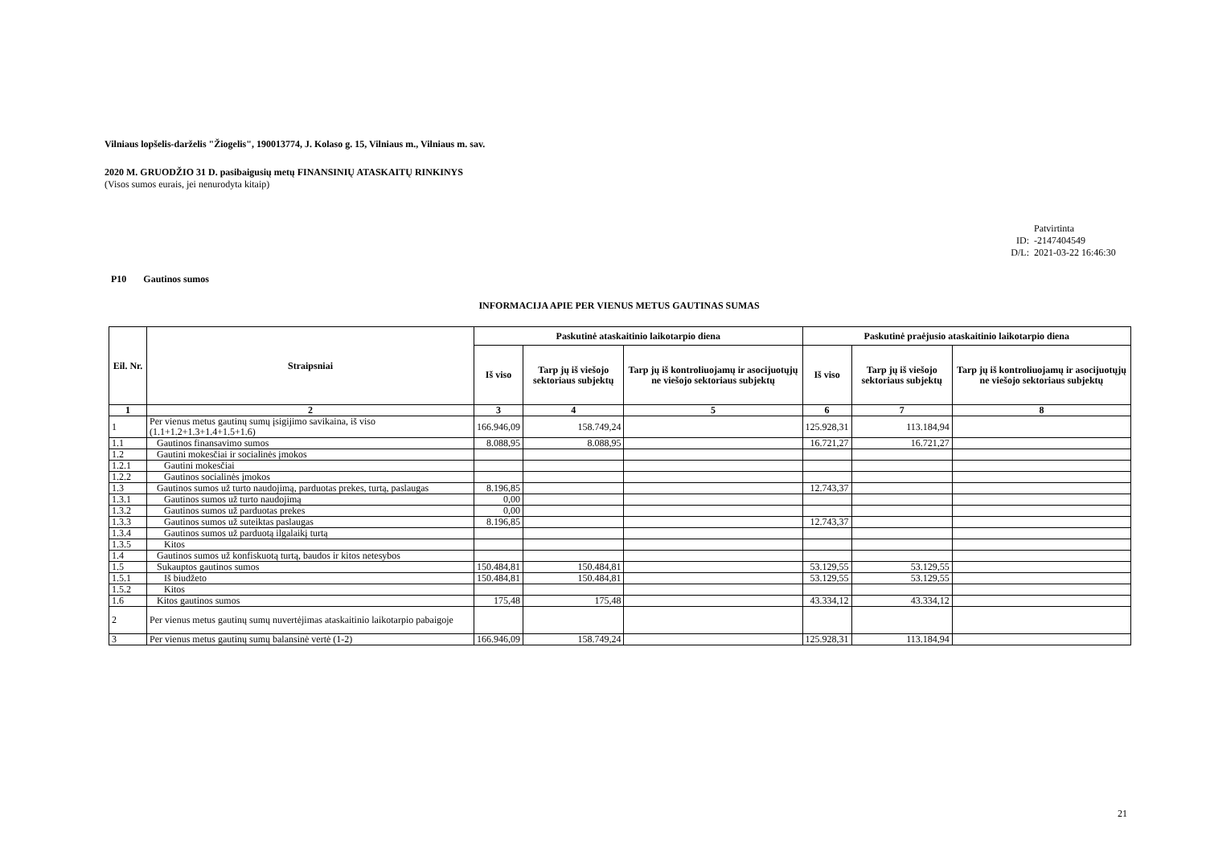Vilniaus lopšelis-darželis "Žiogelis", 190013774, J. Kolaso g. 15, Vilniaus m., Vilniaus m. sav.
2020 M. GRUODŽIO 31 D. pasibaigusių metų FINANSINIŲ ATASKAITŲ RINKINYS
(Visos sumos eurais, jei nenurodyta kitaip)
Patvirtinta
ID: -2147404549
D/L: 2021-03-22 16:46:30
P10 Gautinos sumos
INFORMACIJA APIE PER VIENUS METUS GAUTINAS SUMAS
| Eil. Nr. | Straipsniai | Paskutinė ataskaitinio laikotarpio diena | | | Paskutinė praėjusio ataskaitinio laikotarpio diena | | |
| --- | --- | --- | --- | --- | --- | --- | --- |
| | | Iš viso | Tarp jų iš viešojo sektoriaus subjektų | Tarp jų iš kontroliuojamų ir asocijuotųjų ne viešojo sektoriaus subjektų | Iš viso | Tarp jų iš viešojo sektoriaus subjektų | Tarp jų iš kontroliuojamų ir asocijuotųjų ne viešojo sektoriaus subjektų |
| 1 | 2 | 3 | 4 | 5 | 6 | 7 | 8 |
| 1 | Per vienus metus gautinų sumų įsigijimo savikaina, iš viso (1.1+1.2+1.3+1.4+1.5+1.6) | 166.946,09 | 158.749,24 | | 125.928,31 | 113.184,94 | |
| 1.1 | Gautinos finansavimo sumos | 8.088,95 | 8.088,95 | | 16.721,27 | 16.721,27 | |
| 1.2 | Gautini mokesčiai ir socialinės įmokos | | | | | | |
| 1.2.1 | Gautini mokesčiai | | | | | | |
| 1.2.2 | Gautinos socialinės įmokos | | | | | | |
| 1.3 | Gautinos sumos už turto naudojimą, parduotas prekes, turtą, paslaugas | 8.196,85 | | | 12.743,37 | | |
| 1.3.1 | Gautinos sumos už turto naudojimą | 0,00 | | | | | |
| 1.3.2 | Gautinos sumos už parduotas prekes | 0,00 | | | | | |
| 1.3.3 | Gautinos sumos už suteiktas paslaugas | 8.196,85 | | | 12.743,37 | | |
| 1.3.4 | Gautinos sumos už parduotą ilgalaikį turtą | | | | | | |
| 1.3.5 | Kitos | | | | | | |
| 1.4 | Gautinos sumos už konfiskuotą turtą, baudos ir kitos netesybos | | | | | | |
| 1.5 | Sukauptos gautinos sumos | 150.484,81 | 150.484,81 | | 53.129,55 | 53.129,55 | |
| 1.5.1 | Iš biudžeto | 150.484,81 | 150.484,81 | | 53.129,55 | 53.129,55 | |
| 1.5.2 | Kitos | | | | | | |
| 1.6 | Kitos gautinos sumos | 175,48 | 175,48 | | 43.334,12 | 43.334,12 | |
| 2 | Per vienus metus gautinų sumų nuvertėjimas ataskaitinio laikotarpio pabaigoje | | | | | | |
| 3 | Per vienus metus gautinų sumų balansinė vertė (1-2) | 166.946,09 | 158.749,24 | | 125.928,31 | 113.184,94 | |
21